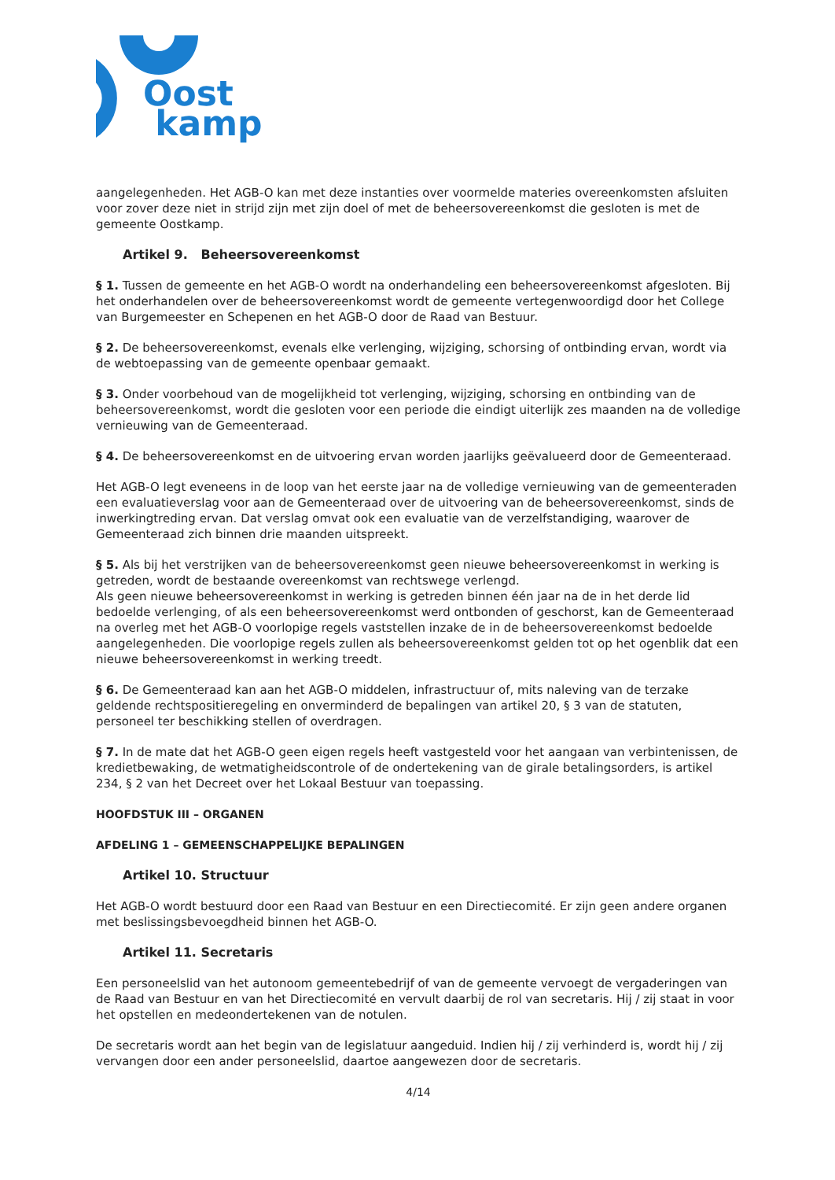Oost
kamp
aangelegenheden. Het AGB-O kan met deze instanties over voormelde materies overeenkomsten afsluiten voor zover deze niet in strijd zijn met zijn doel of met de beheersovereenkomst die gesloten is met de gemeente Oostkamp.
Artikel 9. Beheersovereenkomst
§ 1. Tussen de gemeente en het AGB-O wordt na onderhandeling een beheersovereenkomst afgesloten. Bij het onderhandelen over de beheersovereenkomst wordt de gemeente vertegenwoordigd door het College van Burgemeester en Schepenen en het AGB-O door de Raad van Bestuur.
§ 2. De beheersovereenkomst, evenals elke verlenging, wijziging, schorsing of ontbinding ervan, wordt via de webtoepassing van de gemeente openbaar gemaakt.
§ 3. Onder voorbehoud van de mogelijkheid tot verlenging, wijziging, schorsing en ontbinding van de beheersovereenkomst, wordt die gesloten voor een periode die eindigt uiterlijk zes maanden na de volledige vernieuwing van de Gemeenteraad.
§ 4. De beheersovereenkomst en de uitvoering ervan worden jaarlijks geëvalueerd door de Gemeenteraad.
Het AGB-O legt eveneens in de loop van het eerste jaar na de volledige vernieuwing van de gemeenteraden een evaluatieverslag voor aan de Gemeenteraad over de uitvoering van de beheersovereenkomst, sinds de inwerkingtreding ervan. Dat verslag omvat ook een evaluatie van de verzelfstandiging, waarover de Gemeenteraad zich binnen drie maanden uitspreekt.
§ 5. Als bij het verstrijken van de beheersovereenkomst geen nieuwe beheersovereenkomst in werking is getreden, wordt de bestaande overeenkomst van rechtswege verlengd.
Als geen nieuwe beheersovereenkomst in werking is getreden binnen één jaar na de in het derde lid bedoelde verlenging, of als een beheersovereenkomst werd ontbonden of geschorst, kan de Gemeenteraad na overleg met het AGB-O voorlopige regels vaststellen inzake de in de beheersovereenkomst bedoelde aangelegenheden. Die voorlopige regels zullen als beheersovereenkomst gelden tot op het ogenblik dat een nieuwe beheersovereenkomst in werking treedt.
§ 6. De Gemeenteraad kan aan het AGB-O middelen, infrastructuur of, mits naleving van de terzake geldende rechtspositieregeling en onverminderd de bepalingen van artikel 20, § 3 van de statuten, personeel ter beschikking stellen of overdragen.
§ 7. In de mate dat het AGB-O geen eigen regels heeft vastgesteld voor het aangaan van verbintenissen, de kredietbewaking, de wetmatigheidscontrole of de ondertekening van de girale betalingsorders, is artikel 234, § 2 van het Decreet over het Lokaal Bestuur van toepassing.
HOOFDSTUK III – ORGANEN
AFDELING 1 – GEMEENSCHAPPELIJKE BEPALINGEN
Artikel 10. Structuur
Het AGB-O wordt bestuurd door een Raad van Bestuur en een Directiecomité. Er zijn geen andere organen met beslissingsbevoegdheid binnen het AGB-O.
Artikel 11. Secretaris
Een personeelslid van het autonoom gemeentebedrijf of van de gemeente vervoegt de vergaderingen van de Raad van Bestuur en van het Directiecomité en vervult daarbij de rol van secretaris. Hij / zij staat in voor het opstellen en medeondertekenen van de notulen.
De secretaris wordt aan het begin van de legislatuur aangeduid. Indien hij / zij verhinderd is, wordt hij / zij vervangen door een ander personeelslid, daartoe aangewezen door de secretaris.
4/14